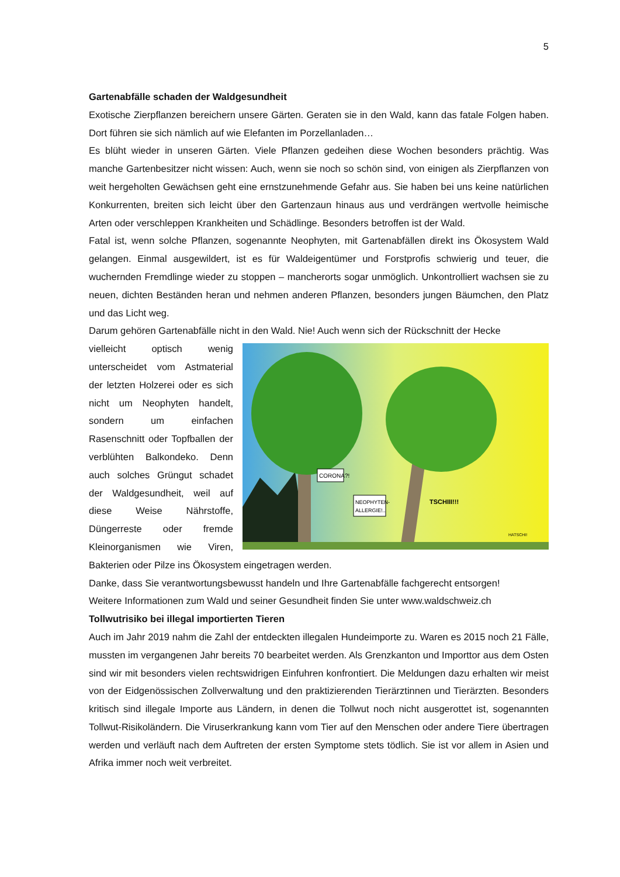5
Gartenabfälle schaden der Waldgesundheit
Exotische Zierpflanzen bereichern unsere Gärten. Geraten sie in den Wald, kann das fatale Folgen haben. Dort führen sie sich nämlich auf wie Elefanten im Porzellanladen…
Es blüht wieder in unseren Gärten. Viele Pflanzen gedeihen diese Wochen besonders prächtig. Was manche Gartenbesitzer nicht wissen: Auch, wenn sie noch so schön sind, von einigen als Zierpflanzen von weit hergeholten Gewächsen geht eine ernstzunehmende Gefahr aus. Sie haben bei uns keine natürlichen Konkurrenten, breiten sich leicht über den Gartenzaun hinaus aus und verdrängen wertvolle heimische Arten oder verschleppen Krankheiten und Schädlinge. Besonders betroffen ist der Wald.
Fatal ist, wenn solche Pflanzen, sogenannte Neophyten, mit Gartenabfällen direkt ins Ökosystem Wald gelangen. Einmal ausgewildert, ist es für Waldeigentümer und Forstprofis schwierig und teuer, die wuchernden Fremdlinge wieder zu stoppen – mancherorts sogar unmöglich. Unkontrolliert wachsen sie zu neuen, dichten Beständen heran und nehmen anderen Pflanzen, besonders jungen Bäumchen, den Platz und das Licht weg.
Darum gehören Gartenabfälle nicht in den Wald. Nie! Auch wenn sich der Rückschnitt der Hecke
CORONA?!
NEOPHYTEN-
ALLERGIE!..
TSCHIII!!!
HATSCHI!
vielleicht optisch wenig unterscheidet vom Astmaterial der letzten Holzerei oder es sich nicht um Neophyten handelt, sondern um einfachen Rasenschnitt oder Topfballen der verblühten Balkondeko. Denn auch solches Grüngut schadet der Waldgesundheit, weil auf diese Weise Nährstoffe, Düngerreste oder fremde Kleinorganismen wie Viren, Bakterien oder Pilze ins Ökosystem eingetragen werden.
Danke, dass Sie verantwortungsbewusst handeln und Ihre Gartenabfälle fachgerecht entsorgen!
Weitere Informationen zum Wald und seiner Gesundheit finden Sie unter www.waldschweiz.ch
Tollwutrisiko bei illegal importierten Tieren
Auch im Jahr 2019 nahm die Zahl der entdeckten illegalen Hundeimporte zu. Waren es 2015 noch 21 Fälle, mussten im vergangenen Jahr bereits 70 bearbeitet werden. Als Grenzkanton und Importtor aus dem Osten sind wir mit besonders vielen rechtswidrigen Einfuhren konfrontiert. Die Meldungen dazu erhalten wir meist von der Eidgenössischen Zollverwaltung und den praktizierenden Tierärztinnen und Tierärzten. Besonders kritisch sind illegale Importe aus Ländern, in denen die Tollwut noch nicht ausgerottet ist, sogenannten Tollwut-Risikoländern. Die Viruserkrankung kann vom Tier auf den Menschen oder andere Tiere übertragen werden und verläuft nach dem Auftreten der ersten Symptome stets tödlich. Sie ist vor allem in Asien und Afrika immer noch weit verbreitet.